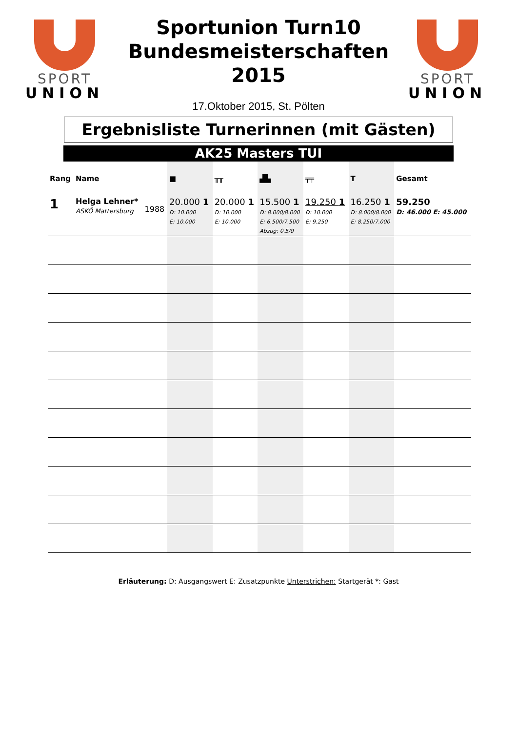SPORT
UNION
SPORT
UNION
Sportunion Turn10
Bundesmeisterschaften
2015
17.Oktober 2015, St. Pölten
Ergebnisliste Turnerinnen (mit Gästen)
AK25 Masters TUI
| Rang | Name | | ■ | ╥╥ | ▟▙ | ╤╤ | T | Gesamt |
| --- | --- | --- | --- | --- | --- | --- | --- | --- |
| 1 | Helga Lehner* ASKÖ Mattersburg | 1988 | 20.000 1 D: 10.000 E: 10.000 | 20.000 1 D: 10.000 E: 10.000 | 15.500 1 D: 8.000/8.000 E: 6.500/7.500 Abzug: 0.5/0 | 19.250 1 D: 10.000 E: 9.250 | 16.250 1 D: 8.000/8.000 E: 8.250/7.000 | 59.250 D: 46.000 E: 45.000 |
Erläuterung: D: Ausgangswert E: Zusatzpunkte Unterstrichen: Startgerät *: Gast